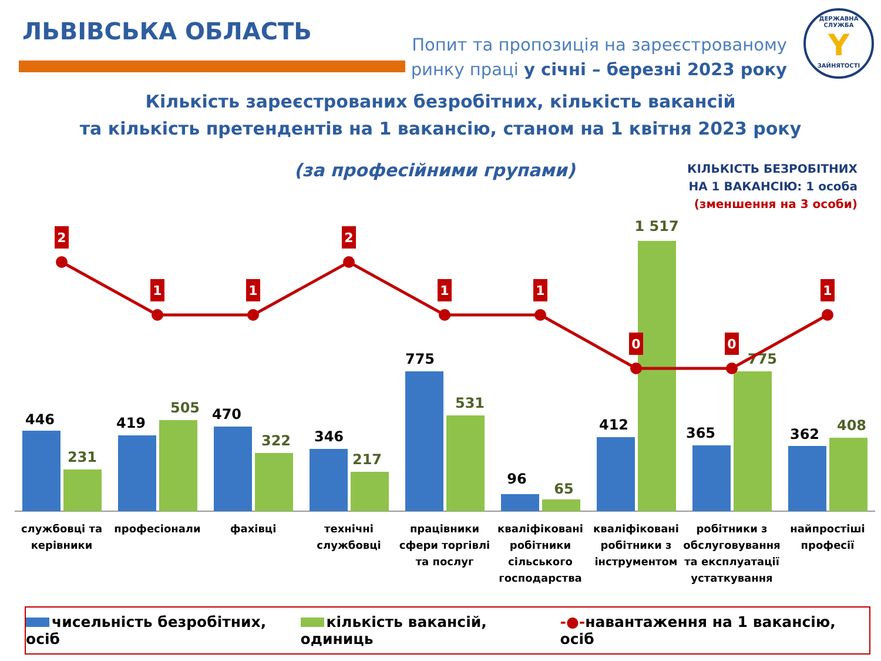ЛЬВІВСЬКА ОБЛАСТЬ
Попит та пропозиція на зареєстрованому
ринку праці у січні – березні 2023 року
ДЕРЖАВНА СЛУЖБА
Y
ЗАЙНЯТОСТІ
Кількість зареєстрованих безробітних, кількість вакансій
та кількість претендентів на 1 вакансію, станом на 1 квітня 2023 року
(за професійними групами)
КІЛЬКІСТЬ БЕЗРОБІТНИХ
НА 1 ВАКАНСІЮ: 1 особа
(зменшення на 3 особи)
446
231
419
505
470
322
346
217
775
531
96
65
412
1 517
365
775
362
408
2
1
1
2
1
1
0
0
1
службовці та
керівники
професіонали
фахівці
технічні
службовці
працівники
сфери торгівлі
та послуг
кваліфіковані
робітники
сільського
господарства
кваліфіковані
робітники з
інструментом
робітники з
обслуговування
та експлуатації
устаткування
найпростіші
професії
чисельність безробітних, осіб кількість вакансій, одиниць
-●-навантаження на 1 вакансію, осіб